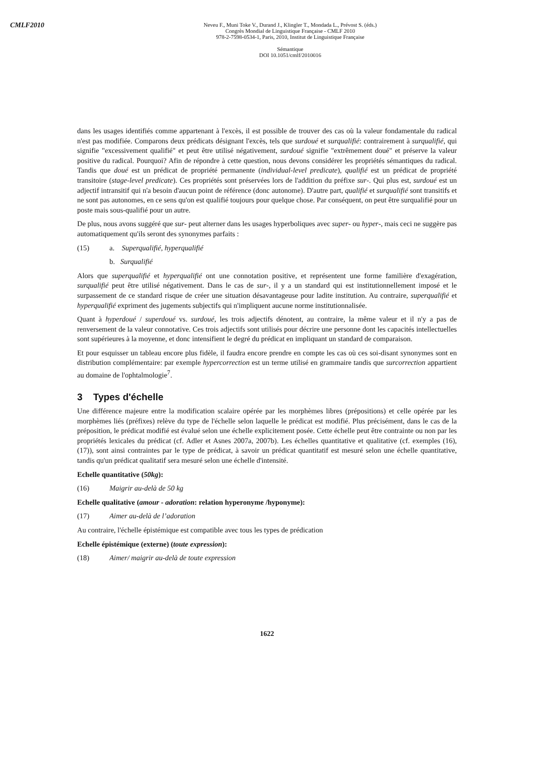CMLF2010
Neveu F., Muni Toke V., Durand J., Klingler T., Mondada L., Prévost S. (éds.)
Congrès Mondial de Linguistique Française - CMLF 2010
978-2-7598-0534-1, Paris, 2010, Institut de Linguistique Française
Sémantique
DOI 10.1051/cmlf/2010016
dans les usages identifiés comme appartenant à l'excès, il est possible de trouver des cas où la valeur fondamentale du radical n'est pas modifiée. Comparons deux prédicats désignant l'excès, tels que surdoué et surqualifié: contrairement à surqualifié, qui signifie "excessivement qualifié" et peut être utilisé négativement, surdoué signifie "extrêmement doué" et préserve la valeur positive du radical. Pourquoi? Afin de répondre à cette question, nous devons considérer les propriétés sémantiques du radical. Tandis que doué est un prédicat de propriété permanente (individual-level predicate), qualifié est un prédicat de propriété transitoire (stage-level predicate). Ces propriétés sont préservées lors de l'addition du préfixe sur-. Qui plus est, surdoué est un adjectif intransitif qui n'a besoin d'aucun point de référence (donc autonome). D'autre part, qualifié et surqualifié sont transitifs et ne sont pas autonomes, en ce sens qu'on est qualifié toujours pour quelque chose. Par conséquent, on peut être surqualifié pour un poste mais sous-qualifié pour un autre.
De plus, nous avons suggéré que sur- peut alterner dans les usages hyperboliques avec super- ou hyper-, mais ceci ne suggère pas automatiquement qu'ils seront des synonymes parfaits :
(15) a. Superqualifié, hyperqualifié
b. Surqualifié
Alors que superqualifié et hyperqualifié ont une connotation positive, et représentent une forme familière d'exagération, surqualifié peut être utilisé négativement. Dans le cas de sur-, il y a un standard qui est institutionnellement imposé et le surpassement de ce standard risque de créer une situation désavantageuse pour ladite institution. Au contraire, superqualifié et hyperqualifié expriment des jugements subjectifs qui n'impliquent aucune norme institutionnalisée.
Quant à hyperdoué / superdoué vs. surdoué, les trois adjectifs dénotent, au contraire, la même valeur et il n'y a pas de renversement de la valeur connotative. Ces trois adjectifs sont utilisés pour décrire une personne dont les capacités intellectuelles sont supérieures à la moyenne, et donc intensifient le degré du prédicat en impliquant un standard de comparaison.
Et pour esquisser un tableau encore plus fidèle, il faudra encore prendre en compte les cas où ces soi-disant synonymes sont en distribution complémentaire: par exemple hypercorrection est un terme utilisé en grammaire tandis que surcorrection appartient au domaine de l'ophtalmologie<sup>7</sup>.
3 Types d'échelle
Une différence majeure entre la modification scalaire opérée par les morphèmes libres (prépositions) et celle opérée par les morphèmes liés (préfixes) relève du type de l'échelle selon laquelle le prédicat est modifié. Plus précisément, dans le cas de la préposition, le prédicat modifié est évalué selon une échelle explicitement posée. Cette échelle peut être contrainte ou non par les propriétés lexicales du prédicat (cf. Adler et Asnes 2007a, 2007b). Les échelles quantitative et qualitative (cf. exemples (16), (17)), sont ainsi contraintes par le type de prédicat, à savoir un prédicat quantitatif est mesuré selon une échelle quantitative, tandis qu'un prédicat qualitatif sera mesuré selon une échelle d'intensité.
Echelle quantitative (50kg):
(16) Maigrir au-delà de 50 kg
Echelle qualitative (amour - adoration: relation hyperonyme /hyponyme):
(17) Aimer au-delà de l’adoration
Au contraire, l'échelle épistémique est compatible avec tous les types de prédication
Echelle épistémique (externe) (toute expression):
(18) Aimer/ maigrir au-delà de toute expression
1622